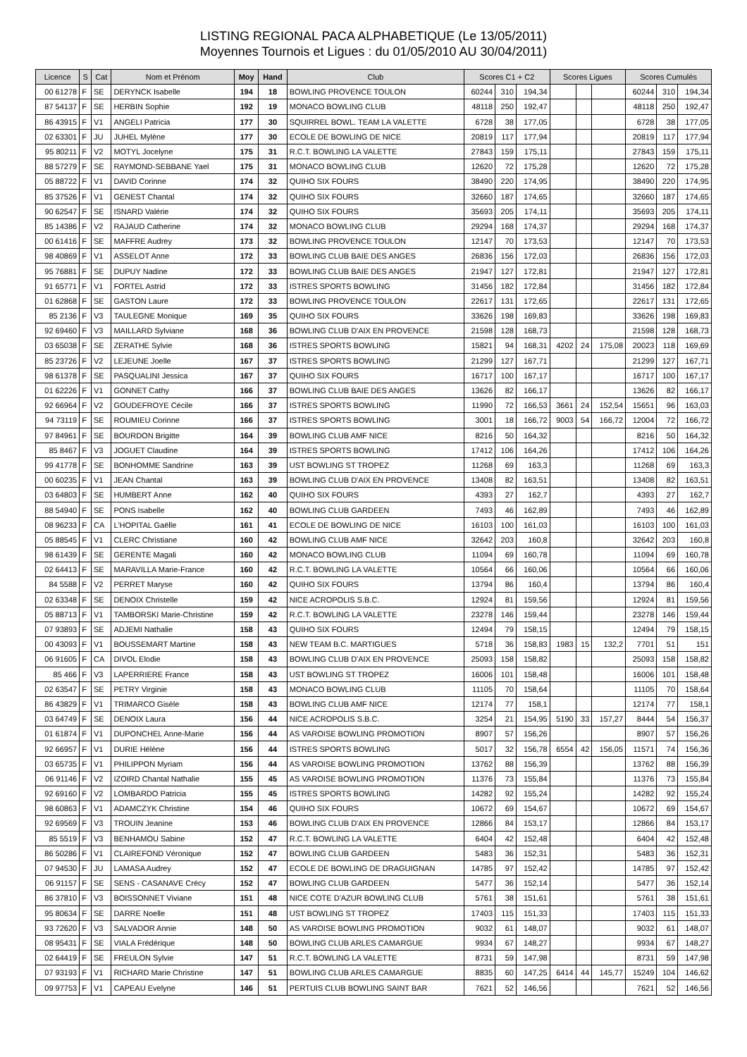LISTING REGIONAL PACA ALPHABETIQUE (Le 13/05/2011)
Moyennes Tournois et Ligues : du 01/05/2010 AU 30/04/2011)
| Licence | S | Cat | Nom et Prénom | Moy | Hand | Club | Scores C1 + C2 | | | Scores Ligues | | | Scores Cumulés | | |
| --- | --- | --- | --- | --- | --- | --- | --- | --- | --- | --- | --- | --- | --- | --- | --- |
| 00 61278 | F | SE | DERYNCK Isabelle | 194 | 18 | BOWLING PROVENCE TOULON | 60244 | 310 | 194,34 | | | | 60244 | 310 | 194,34 |
| 87 54137 | F | SE | HERBIN Sophie | 192 | 19 | MONACO BOWLING CLUB | 48118 | 250 | 192,47 | | | | 48118 | 250 | 192,47 |
| 86 43915 | F | V1 | ANGELI Patricia | 177 | 30 | SQUIRREL BOWL. TEAM LA VALETTE | 6728 | 38 | 177,05 | | | | 6728 | 38 | 177,05 |
| 02 63301 | F | JU | JUHEL Mylène | 177 | 30 | ECOLE DE BOWLING DE NICE | 20819 | 117 | 177,94 | | | | 20819 | 117 | 177,94 |
| 95 80211 | F | V2 | MOTYL Jocelyne | 175 | 31 | R.C.T. BOWLING LA VALETTE | 27843 | 159 | 175,11 | | | | 27843 | 159 | 175,11 |
| 88 57279 | F | SE | RAYMOND-SEBBANE Yael | 175 | 31 | MONACO BOWLING CLUB | 12620 | 72 | 175,28 | | | | 12620 | 72 | 175,28 |
| 05 88722 | F | V1 | DAVID Corinne | 174 | 32 | QUIHO SIX FOURS | 38490 | 220 | 174,95 | | | | 38490 | 220 | 174,95 |
| 85 37526 | F | V1 | GENEST Chantal | 174 | 32 | QUIHO SIX FOURS | 32660 | 187 | 174,65 | | | | 32660 | 187 | 174,65 |
| 90 62547 | F | SE | ISNARD Valérie | 174 | 32 | QUIHO SIX FOURS | 35693 | 205 | 174,11 | | | | 35693 | 205 | 174,11 |
| 85 14386 | F | V2 | RAJAUD Catherine | 174 | 32 | MONACO BOWLING CLUB | 29294 | 168 | 174,37 | | | | 29294 | 168 | 174,37 |
| 00 61416 | F | SE | MAFFRE Audrey | 173 | 32 | BOWLING PROVENCE TOULON | 12147 | 70 | 173,53 | | | | 12147 | 70 | 173,53 |
| 98 40869 | F | V1 | ASSELOT Anne | 172 | 33 | BOWLING CLUB BAIE DES ANGES | 26836 | 156 | 172,03 | | | | 26836 | 156 | 172,03 |
| 95 76881 | F | SE | DUPUY Nadine | 172 | 33 | BOWLING CLUB BAIE DES ANGES | 21947 | 127 | 172,81 | | | | 21947 | 127 | 172,81 |
| 91 65771 | F | V1 | FORTEL Astrid | 172 | 33 | ISTRES SPORTS BOWLING | 31456 | 182 | 172,84 | | | | 31456 | 182 | 172,84 |
| 01 62868 | F | SE | GASTON Laure | 172 | 33 | BOWLING PROVENCE TOULON | 22617 | 131 | 172,65 | | | | 22617 | 131 | 172,65 |
| 85 2136 | F | V3 | TAULEGNE Monique | 169 | 35 | QUIHO SIX FOURS | 33626 | 198 | 169,83 | | | | 33626 | 198 | 169,83 |
| 92 69460 | F | V3 | MAILLARD Sylviane | 168 | 36 | BOWLING CLUB D'AIX EN PROVENCE | 21598 | 128 | 168,73 | | | | 21598 | 128 | 168,73 |
| 03 65038 | F | SE | ZERATHE Sylvie | 168 | 36 | ISTRES SPORTS BOWLING | 15821 | 94 | 168,31 | 4202 | 24 | 175,08 | 20023 | 118 | 169,69 |
| 85 23726 | F | V2 | LEJEUNE Joelle | 167 | 37 | ISTRES SPORTS BOWLING | 21299 | 127 | 167,71 | | | | 21299 | 127 | 167,71 |
| 98 61378 | F | SE | PASQUALINI Jessica | 167 | 37 | QUIHO SIX FOURS | 16717 | 100 | 167,17 | | | | 16717 | 100 | 167,17 |
| 01 62226 | F | V1 | GONNET Cathy | 166 | 37 | BOWLING CLUB BAIE DES ANGES | 13626 | 82 | 166,17 | | | | 13626 | 82 | 166,17 |
| 92 66964 | F | V2 | GOUDEFROYE Cécile | 166 | 37 | ISTRES SPORTS BOWLING | 11990 | 72 | 166,53 | 3661 | 24 | 152,54 | 15651 | 96 | 163,03 |
| 94 73119 | F | SE | ROUMIEU Corinne | 166 | 37 | ISTRES SPORTS BOWLING | 3001 | 18 | 166,72 | 9003 | 54 | 166,72 | 12004 | 72 | 166,72 |
| 97 84961 | F | SE | BOURDON Brigitte | 164 | 39 | BOWLING CLUB AMF NICE | 8216 | 50 | 164,32 | | | | 8216 | 50 | 164,32 |
| 85 8467 | F | V3 | JOGUET Claudine | 164 | 39 | ISTRES SPORTS BOWLING | 17412 | 106 | 164,26 | | | | 17412 | 106 | 164,26 |
| 99 41778 | F | SE | BONHOMME Sandrine | 163 | 39 | UST BOWLING ST TROPEZ | 11268 | 69 | 163,3 | | | | 11268 | 69 | 163,3 |
| 00 60235 | F | V1 | JEAN Chantal | 163 | 39 | BOWLING CLUB D'AIX EN PROVENCE | 13408 | 82 | 163,51 | | | | 13408 | 82 | 163,51 |
| 03 64803 | F | SE | HUMBERT Anne | 162 | 40 | QUIHO SIX FOURS | 4393 | 27 | 162,7 | | | | 4393 | 27 | 162,7 |
| 88 54940 | F | SE | PONS Isabelle | 162 | 40 | BOWLING CLUB GARDEEN | 7493 | 46 | 162,89 | | | | 7493 | 46 | 162,89 |
| 08 96233 | F | CA | L'HOPITAL Gaëlle | 161 | 41 | ECOLE DE BOWLING DE NICE | 16103 | 100 | 161,03 | | | | 16103 | 100 | 161,03 |
| 05 88545 | F | V1 | CLERC Christiane | 160 | 42 | BOWLING CLUB AMF NICE | 32642 | 203 | 160,8 | | | | 32642 | 203 | 160,8 |
| 98 61439 | F | SE | GERENTE Magali | 160 | 42 | MONACO BOWLING CLUB | 11094 | 69 | 160,78 | | | | 11094 | 69 | 160,78 |
| 02 64413 | F | SE | MARAVILLA Marie-France | 160 | 42 | R.C.T. BOWLING LA VALETTE | 10564 | 66 | 160,06 | | | | 10564 | 66 | 160,06 |
| 84 5588 | F | V2 | PERRET Maryse | 160 | 42 | QUIHO SIX FOURS | 13794 | 86 | 160,4 | | | | 13794 | 86 | 160,4 |
| 02 63348 | F | SE | DENOIX Christelle | 159 | 42 | NICE ACROPOLIS S.B.C. | 12924 | 81 | 159,56 | | | | 12924 | 81 | 159,56 |
| 05 88713 | F | V1 | TAMBORSKI Marie-Christine | 159 | 42 | R.C.T. BOWLING LA VALETTE | 23278 | 146 | 159,44 | | | | 23278 | 146 | 159,44 |
| 07 93893 | F | SE | ADJEMI Nathalie | 158 | 43 | QUIHO SIX FOURS | 12494 | 79 | 158,15 | | | | 12494 | 79 | 158,15 |
| 00 43093 | F | V1 | BOUSSEMART Martine | 158 | 43 | NEW TEAM B.C. MARTIGUES | 5718 | 36 | 158,83 | 1983 | 15 | 132,2 | 7701 | 51 | 151 |
| 06 91605 | F | CA | DIVOL Elodie | 158 | 43 | BOWLING CLUB D'AIX EN PROVENCE | 25093 | 158 | 158,82 | | | | 25093 | 158 | 158,82 |
| 85 466 | F | V3 | LAPERRIERE France | 158 | 43 | UST BOWLING ST TROPEZ | 16006 | 101 | 158,48 | | | | 16006 | 101 | 158,48 |
| 02 63547 | F | SE | PETRY Virginie | 158 | 43 | MONACO BOWLING CLUB | 11105 | 70 | 158,64 | | | | 11105 | 70 | 158,64 |
| 86 43829 | F | V1 | TRIMARCO Gisèle | 158 | 43 | BOWLING CLUB AMF NICE | 12174 | 77 | 158,1 | | | | 12174 | 77 | 158,1 |
| 03 64749 | F | SE | DENOIX Laura | 156 | 44 | NICE ACROPOLIS S.B.C. | 3254 | 21 | 154,95 | 5190 | 33 | 157,27 | 8444 | 54 | 156,37 |
| 01 61874 | F | V1 | DUPONCHEL Anne-Marie | 156 | 44 | AS VAROISE BOWLING PROMOTION | 8907 | 57 | 156,26 | | | | 8907 | 57 | 156,26 |
| 92 66957 | F | V1 | DURIE Hélène | 156 | 44 | ISTRES SPORTS BOWLING | 5017 | 32 | 156,78 | 6554 | 42 | 156,05 | 11571 | 74 | 156,36 |
| 03 65735 | F | V1 | PHILIPPON Myriam | 156 | 44 | AS VAROISE BOWLING PROMOTION | 13762 | 88 | 156,39 | | | | 13762 | 88 | 156,39 |
| 06 91146 | F | V2 | IZOIRD Chantal Nathalie | 155 | 45 | AS VAROISE BOWLING PROMOTION | 11376 | 73 | 155,84 | | | | 11376 | 73 | 155,84 |
| 92 69160 | F | V2 | LOMBARDO Patricia | 155 | 45 | ISTRES SPORTS BOWLING | 14282 | 92 | 155,24 | | | | 14282 | 92 | 155,24 |
| 98 60863 | F | V1 | ADAMCZYK Christine | 154 | 46 | QUIHO SIX FOURS | 10672 | 69 | 154,67 | | | | 10672 | 69 | 154,67 |
| 92 69569 | F | V3 | TROUIN Jeanine | 153 | 46 | BOWLING CLUB D'AIX EN PROVENCE | 12866 | 84 | 153,17 | | | | 12866 | 84 | 153,17 |
| 85 5519 | F | V3 | BENHAMOU Sabine | 152 | 47 | R.C.T. BOWLING LA VALETTE | 6404 | 42 | 152,48 | | | | 6404 | 42 | 152,48 |
| 86 50286 | F | V1 | CLAIREFOND Véronique | 152 | 47 | BOWLING CLUB GARDEEN | 5483 | 36 | 152,31 | | | | 5483 | 36 | 152,31 |
| 07 94530 | F | JU | LAMASA Audrey | 152 | 47 | ECOLE DE BOWLING DE DRAGUIGNAN | 14785 | 97 | 152,42 | | | | 14785 | 97 | 152,42 |
| 06 91157 | F | SE | SENS - CASANAVE Crécy | 152 | 47 | BOWLING CLUB GARDEEN | 5477 | 36 | 152,14 | | | | 5477 | 36 | 152,14 |
| 86 37810 | F | V3 | BOISSONNET Viviane | 151 | 48 | NICE COTE D'AZUR BOWLING CLUB | 5761 | 38 | 151,61 | | | | 5761 | 38 | 151,61 |
| 95 80634 | F | SE | DARRE Noelle | 151 | 48 | UST BOWLING ST TROPEZ | 17403 | 115 | 151,33 | | | | 17403 | 115 | 151,33 |
| 93 72620 | F | V3 | SALVADOR Annie | 148 | 50 | AS VAROISE BOWLING PROMOTION | 9032 | 61 | 148,07 | | | | 9032 | 61 | 148,07 |
| 08 95431 | F | SE | VIALA Frédérique | 148 | 50 | BOWLING CLUB ARLES CAMARGUE | 9934 | 67 | 148,27 | | | | 9934 | 67 | 148,27 |
| 02 64419 | F | SE | FREULON Sylvie | 147 | 51 | R.C.T. BOWLING LA VALETTE | 8731 | 59 | 147,98 | | | | 8731 | 59 | 147,98 |
| 07 93193 | F | V1 | RICHARD Marie Christine | 147 | 51 | BOWLING CLUB ARLES CAMARGUE | 8835 | 60 | 147,25 | 6414 | 44 | 145,77 | 15249 | 104 | 146,62 |
| 09 97753 | F | V1 | CAPEAU Evelyne | 146 | 51 | PERTUIS CLUB BOWLING SAINT BAR | 7621 | 52 | 146,56 | | | | 7621 | 52 | 146,56 |